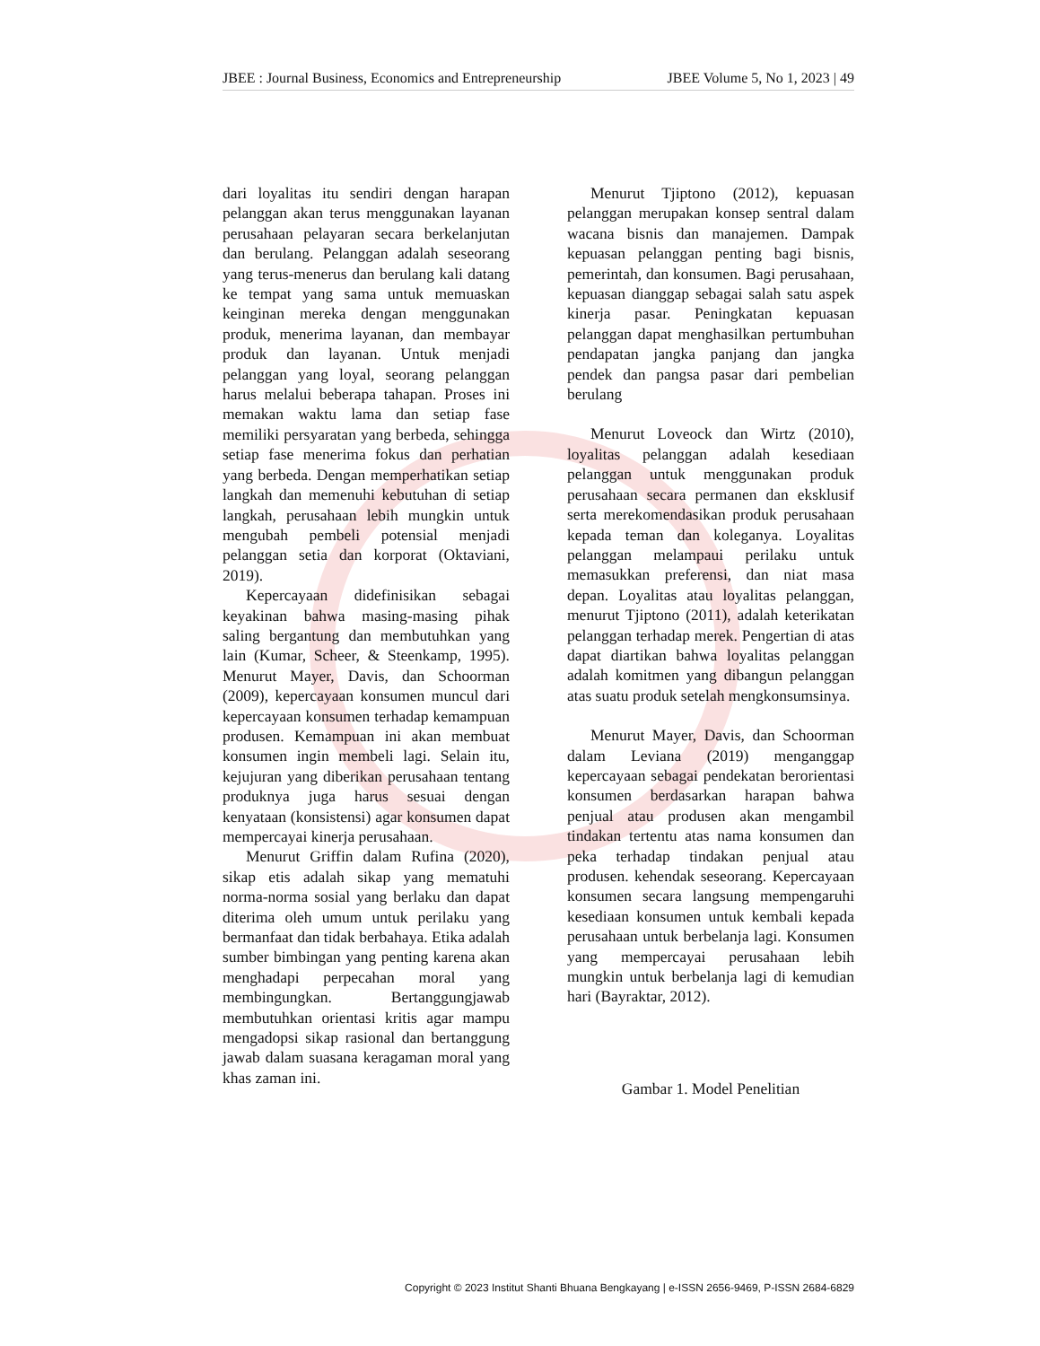JBEE : Journal Business, Economics and Entrepreneurship JBEE Volume 5, No 1, 2023 | 49
dari loyalitas itu sendiri dengan harapan pelanggan akan terus menggunakan layanan perusahaan pelayaran secara berkelanjutan dan berulang. Pelanggan adalah seseorang yang terus-menerus dan berulang kali datang ke tempat yang sama untuk memuaskan keinginan mereka dengan menggunakan produk, menerima layanan, dan membayar produk dan layanan. Untuk menjadi pelanggan yang loyal, seorang pelanggan harus melalui beberapa tahapan. Proses ini memakan waktu lama dan setiap fase memiliki persyaratan yang berbeda, sehingga setiap fase menerima fokus dan perhatian yang berbeda. Dengan memperhatikan setiap langkah dan memenuhi kebutuhan di setiap langkah, perusahaan lebih mungkin untuk mengubah pembeli potensial menjadi pelanggan setia dan korporat (Oktaviani, 2019).
Kepercayaan didefinisikan sebagai keyakinan bahwa masing-masing pihak saling bergantung dan membutuhkan yang lain (Kumar, Scheer, & Steenkamp, 1995). Menurut Mayer, Davis, dan Schoorman (2009), kepercayaan konsumen muncul dari kepercayaan konsumen terhadap kemampuan produsen. Kemampuan ini akan membuat konsumen ingin membeli lagi. Selain itu, kejujuran yang diberikan perusahaan tentang produknya juga harus sesuai dengan kenyataan (konsistensi) agar konsumen dapat mempercayai kinerja perusahaan.
Menurut Griffin dalam Rufina (2020), sikap etis adalah sikap yang mematuhi norma-norma sosial yang berlaku dan dapat diterima oleh umum untuk perilaku yang bermanfaat dan tidak berbahaya. Etika adalah sumber bimbingan yang penting karena akan menghadapi perpecahan moral yang membingungkan. Bertanggungjawab membutuhkan orientasi kritis agar mampu mengadopsi sikap rasional dan bertanggung jawab dalam suasana keragaman moral yang khas zaman ini.
Menurut Tjiptono (2012), kepuasan pelanggan merupakan konsep sentral dalam wacana bisnis dan manajemen. Dampak kepuasan pelanggan penting bagi bisnis, pemerintah, dan konsumen. Bagi perusahaan, kepuasan dianggap sebagai salah satu aspek kinerja pasar. Peningkatan kepuasan pelanggan dapat menghasilkan pertumbuhan pendapatan jangka panjang dan jangka pendek dan pangsa pasar dari pembelian berulang
Menurut Loveock dan Wirtz (2010), loyalitas pelanggan adalah kesediaan pelanggan untuk menggunakan produk perusahaan secara permanen dan eksklusif serta merekomendasikan produk perusahaan kepada teman dan koleganya. Loyalitas pelanggan melampaui perilaku untuk memasukkan preferensi, dan niat masa depan. Loyalitas atau loyalitas pelanggan, menurut Tjiptono (2011), adalah keterikatan pelanggan terhadap merek. Pengertian di atas dapat diartikan bahwa loyalitas pelanggan adalah komitmen yang dibangun pelanggan atas suatu produk setelah mengkonsumsinya.
Menurut Mayer, Davis, dan Schoorman dalam Leviana (2019) menganggap kepercayaan sebagai pendekatan berorientasi konsumen berdasarkan harapan bahwa penjual atau produsen akan mengambil tindakan tertentu atas nama konsumen dan peka terhadap tindakan penjual atau produsen. kehendak seseorang. Kepercayaan konsumen secara langsung mempengaruhi kesediaan konsumen untuk kembali kepada perusahaan untuk berbelanja lagi. Konsumen yang mempercayai perusahaan lebih mungkin untuk berbelanja lagi di kemudian hari (Bayraktar, 2012).
Gambar 1. Model Penelitian
Copyright © 2023 Institut Shanti Bhuana Bengkayang | e-ISSN 2656-9469, P-ISSN 2684-6829